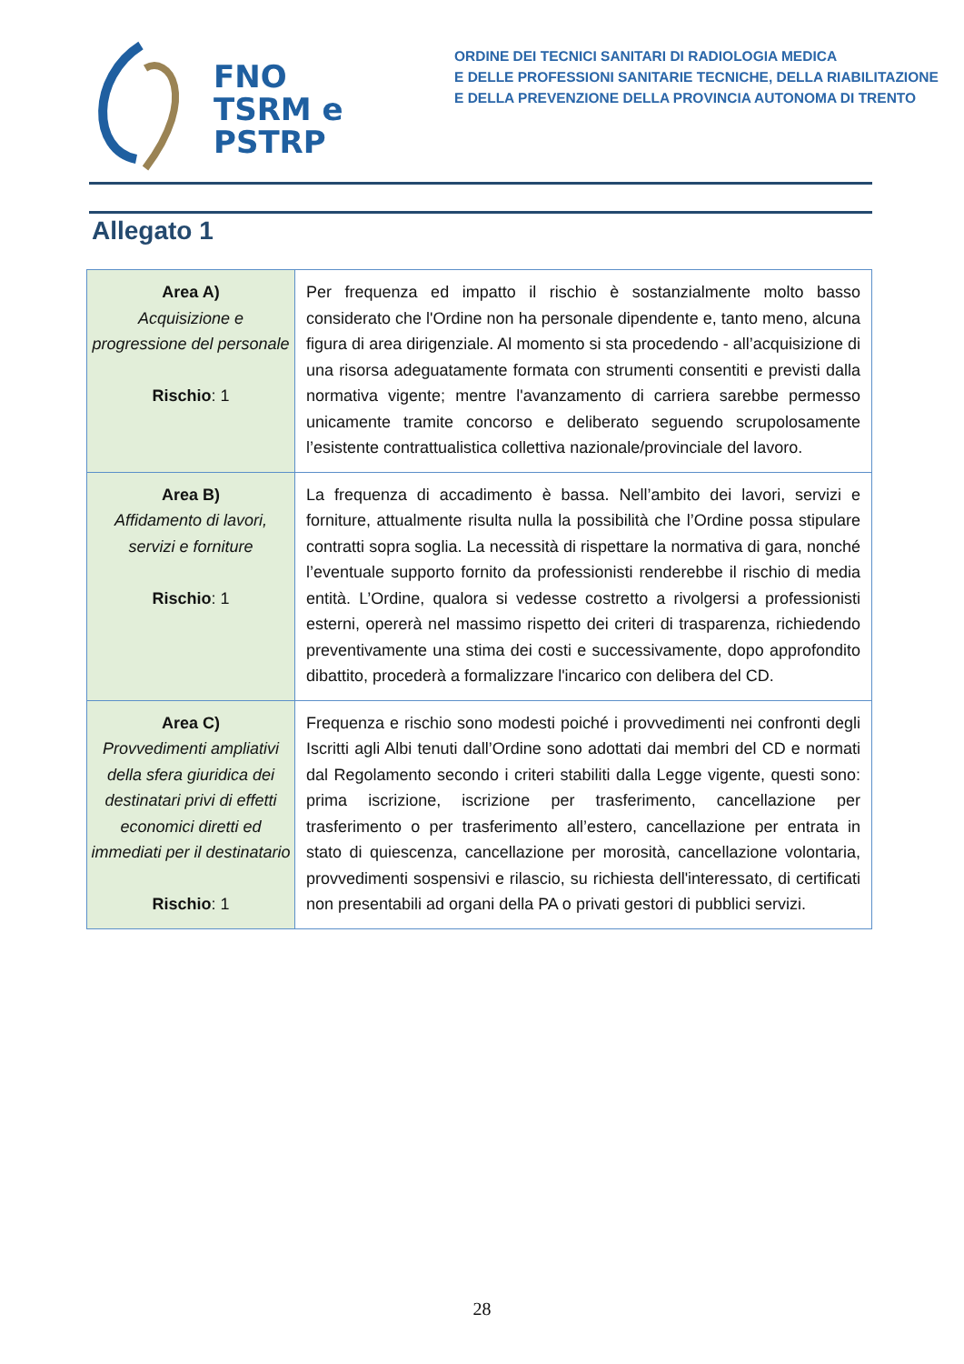FNO
TSRM e
PSTRP
ORDINE DEI TECNICI SANITARI DI RADIOLOGIA MEDICA
E DELLE PROFESSIONI SANITARIE TECNICHE, DELLA RIABILITAZIONE
E DELLA PREVENZIONE DELLA PROVINCIA AUTONOMA DI TRENTO
Allegato 1
| Area A) Acquisizione e progressione del personale Rischio : 1 | Per frequenza ed impatto il rischio è sostanzialmente molto basso considerato che l'Ordine non ha personale dipendente e, tanto meno, alcuna figura di area dirigenziale. Al momento si sta procedendo - all’acquisizione di una risorsa adeguatamente formata con strumenti consentiti e previsti dalla normativa vigente; mentre l'avanzamento di carriera sarebbe permesso unicamente tramite concorso e deliberato seguendo scrupolosamente l’esistente contrattualistica collettiva nazionale/provinciale del lavoro. |
| Area B) Affidamento di lavori, servizi e forniture Rischio : 1 | La frequenza di accadimento è bassa. Nell’ambito dei lavori, servizi e forniture, attualmente risulta nulla la possibilità che l’Ordine possa stipulare contratti sopra soglia. La necessità di rispettare la normativa di gara, nonché l’eventuale supporto fornito da professionisti renderebbe il rischio di media entità. L’Ordine, qualora si vedesse costretto a rivolgersi a professionisti esterni, opererà nel massimo rispetto dei criteri di trasparenza, richiedendo preventivamente una stima dei costi e successivamente, dopo approfondito dibattito, procederà a formalizzare l'incarico con delibera del CD. |
| Area C) Provvedimenti ampliativi della sfera giuridica dei destinatari privi di effetti economici diretti ed immediati per il destinatario Rischio : 1 | Frequenza e rischio sono modesti poiché i provvedimenti nei confronti degli Iscritti agli Albi tenuti dall’Ordine sono adottati dai membri del CD e normati dal Regolamento secondo i criteri stabiliti dalla Legge vigente, questi sono: prima iscrizione, iscrizione per trasferimento, cancellazione per trasferimento o per trasferimento all’estero, cancellazione per entrata in stato di quiescenza, cancellazione per morosità, cancellazione volontaria, provvedimenti sospensivi e rilascio, su richiesta dell'interessato, di certificati non presentabili ad organi della PA o privati gestori di pubblici servizi. |
28